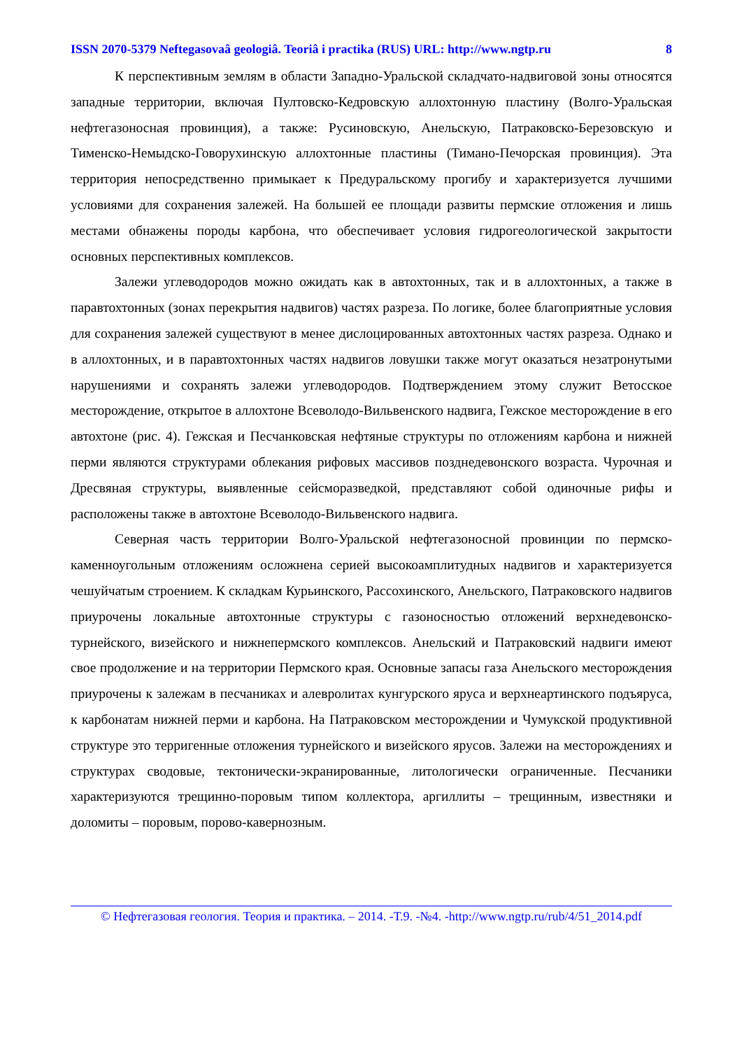ISSN 2070-5379 Neftegasovaâ geologiâ. Teoriâ i practika (RUS) URL: http://www.ngtp.ru 8
К перспективным землям в области Западно-Уральской складчато-надвиговой зоны относятся западные территории, включая Пултовско-Кедровскую аллохтонную пластину (Волго-Уральская нефтегазоносная провинция), а также: Русиновскую, Анельскую, Патраковско-Березовскую и Тименско-Немыдско-Говорухинскую аллохтонные пластины (Тимано-Печорская провинция). Эта территория непосредственно примыкает к Предуральскому прогибу и характеризуется лучшими условиями для сохранения залежей. На большей ее площади развиты пермские отложения и лишь местами обнажены породы карбона, что обеспечивает условия гидрогеологической закрытости основных перспективных комплексов.
Залежи углеводородов можно ожидать как в автохтонных, так и в аллохтонных, а также в паравтохтонных (зонах перекрытия надвигов) частях разреза. По логике, более благоприятные условия для сохранения залежей существуют в менее дислоцированных автохтонных частях разреза. Однако и в аллохтонных, и в паравтохтонных частях надвигов ловушки также могут оказаться незатронутыми нарушениями и сохранять залежи углеводородов. Подтверждением этому служит Ветосское месторождение, открытое в аллохтоне Всеволодо-Вильвенского надвига, Гежское месторождение в его автохтоне (рис. 4). Гежская и Песчанковская нефтяные структуры по отложениям карбона и нижней перми являются структурами облекания рифовых массивов позднедевонского возраста. Чурочная и Дресвяная структуры, выявленные сейсморазведкой, представляют собой одиночные рифы и расположены также в автохтоне Всеволодо-Вильвенского надвига.
Северная часть территории Волго-Уральской нефтегазоносной провинции по пермско-каменноугольным отложениям осложнена серией высокоамплитудных надвигов и характеризуется чешуйчатым строением. К складкам Курьинского, Рассохинского, Анельского, Патраковского надвигов приурочены локальные автохтонные структуры с газоносностью отложений верхнедевонско-турнейского, визейского и нижнепермского комплексов. Анельский и Патраковский надвиги имеют свое продолжение и на территории Пермского края. Основные запасы газа Анельского месторождения приурочены к залежам в песчаниках и алевролитах кунгурского яруса и верхнеартинского подъяруса, к карбонатам нижней перми и карбона. На Патраковском месторождении и Чумукской продуктивной структуре это терригенные отложения турнейского и визейского ярусов. Залежи на месторождениях и структурах сводовые, тектонически-экранированные, литологически ограниченные. Песчаники характеризуются трещинно-поровым типом коллектора, аргиллиты – трещинным, известняки и доломиты – поровым, порово-кавернозным.
© Нефтегазовая геология. Теория и практика. – 2014. -Т.9. -№4. -http://www.ngtp.ru/rub/4/51_2014.pdf